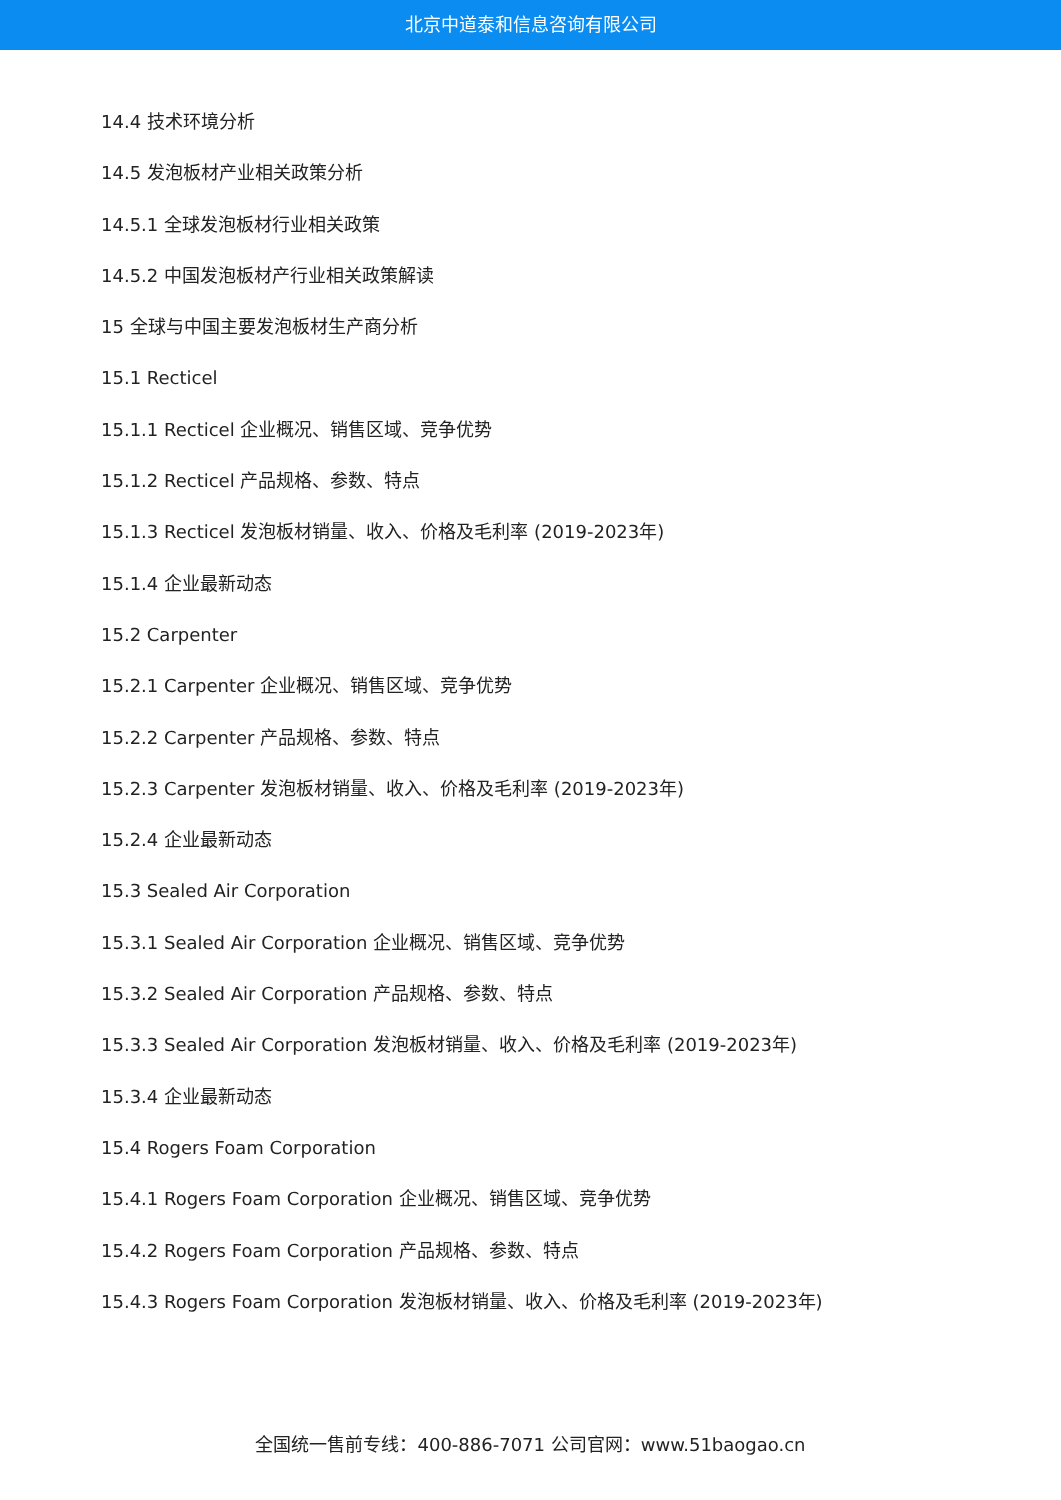北京中道泰和信息咨询有限公司
14.4 技术环境分析
14.5 发泡板材产业相关政策分析
14.5.1 全球发泡板材行业相关政策
14.5.2 中国发泡板材产行业相关政策解读
15 全球与中国主要发泡板材生产商分析
15.1 Recticel
15.1.1 Recticel 企业概况、销售区域、竞争优势
15.1.2 Recticel 产品规格、参数、特点
15.1.3 Recticel 发泡板材销量、收入、价格及毛利率 (2019-2023年)
15.1.4 企业最新动态
15.2 Carpenter
15.2.1 Carpenter 企业概况、销售区域、竞争优势
15.2.2 Carpenter 产品规格、参数、特点
15.2.3 Carpenter 发泡板材销量、收入、价格及毛利率 (2019-2023年)
15.2.4 企业最新动态
15.3 Sealed Air Corporation
15.3.1 Sealed Air Corporation 企业概况、销售区域、竞争优势
15.3.2 Sealed Air Corporation 产品规格、参数、特点
15.3.3 Sealed Air Corporation 发泡板材销量、收入、价格及毛利率 (2019-2023年)
15.3.4 企业最新动态
15.4 Rogers Foam Corporation
15.4.1 Rogers Foam Corporation 企业概况、销售区域、竞争优势
15.4.2 Rogers Foam Corporation 产品规格、参数、特点
15.4.3 Rogers Foam Corporation 发泡板材销量、收入、价格及毛利率 (2019-2023年)
全国统一售前专线：400-886-7071 公司官网：www.51baogao.cn